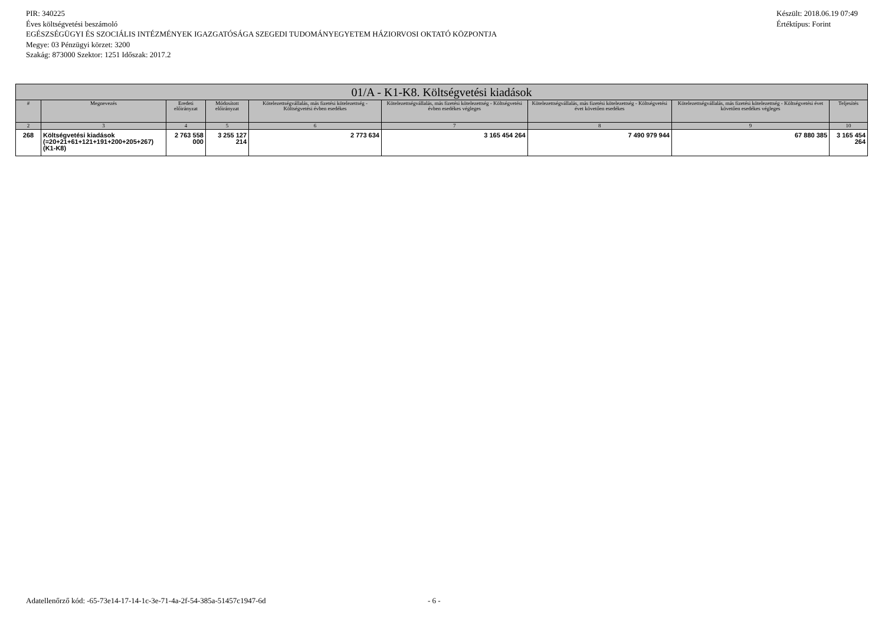PIR: 340225
Éves költségvetési beszámoló
EGÉSZSÉGÜGYI ÉS SZOCIÁLIS INTÉZMÉNYEK IGAZGATÓSÁGA SZEGEDI TUDOMÁNYEGYETEM HÁZIORVOSI OKTATÓ KÖZPONTJA
Megye: 03 Pénzügyi körzet: 3200
Szakág: 873000 Szektor: 1251 Időszak: 2017.2
Készült: 2018.06.19 07:49
Értéktípus: Forint
| 01/A - K1-K8. Költségvetési kiadások | | | | | | | | |
| --- | --- | --- | --- | --- | --- | --- | --- | --- |
| # | Megnevezés | Eredeti előirányzat | Módosított előirányzat | Kötelezettségvállalás, más fizetési kötelezettség - Költségvetési évben esedékes | Kötelezettségvállalás, más fizetési kötelezettség - Költségvetési évben esedékes végleges | Kötelezettségvállalás, más fizetési kötelezettség - Költségvetési évet követően esedékes | Kötelezettségvállalás, más fizetési kötelezettség - Költségvetési évet követően esedékes végleges | Teljesítés |
| 2 | 3 | 4 | 5 | 6 | 7 | 8 | 9 | 10 |
| 268 | Költségvetési kiadások (=20+21+61+121+191+200+205+267) (K1-K8) | 2 763 558 000 | 3 255 127 214 | 2 773 634 | 3 165 454 264 | 7 490 979 944 | 67 880 385 | 3 165 454 264 |
Adatellenőrző kód: -65-73e14-17-14-1c-3e-71-4a-2f-54-385a-51457c1947-6d
- 6 -